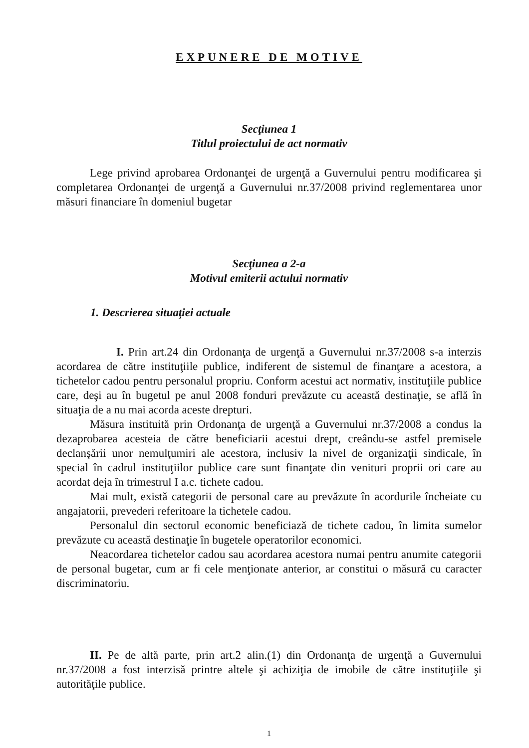EXPUNERE DE MOTIVE
Secţiunea 1
Titlul proiectului de act normativ
Lege privind aprobarea Ordonanţei de urgenţă a Guvernului pentru modificarea şi completarea Ordonanţei de urgenţă a Guvernului nr.37/2008 privind reglementarea unor măsuri financiare în domeniul bugetar
Secţiunea a 2-a
Motivul emiterii actului normativ
1. Descrierea situaţiei actuale
I. Prin art.24 din Ordonanţa de urgenţă a Guvernului nr.37/2008 s-a interzis acordarea de către instituţiile publice, indiferent de sistemul de finanţare a acestora, a tichetelor cadou pentru personalul propriu. Conform acestui act normativ, instituţiile publice care, deşi au în bugetul pe anul 2008 fonduri prevăzute cu această destinaţie, se află în situaţia de a nu mai acorda aceste drepturi.
Măsura instituită prin Ordonanţa de urgenţă a Guvernului nr.37/2008 a condus la dezaprobarea acesteia de către beneficiarii acestui drept, creându-se astfel premisele declanşării unor nemulţumiri ale acestora, inclusiv la nivel de organizaţii sindicale, în special în cadrul instituţiilor publice care sunt finanţate din venituri proprii ori care au acordat deja în trimestrul I a.c. tichete cadou.
Mai mult, există categorii de personal care au prevăzute în acordurile încheiate cu angajatorii, prevederi referitoare la tichetele cadou.
Personalul din sectorul economic beneficiază de tichete cadou, în limita sumelor prevăzute cu această destinaţie în bugetele operatorilor economici.
Neacordarea tichetelor cadou sau acordarea acestora numai pentru anumite categorii de personal bugetar, cum ar fi cele menţionate anterior, ar constitui o măsură cu caracter discriminatoriu.
II. Pe de altă parte, prin art.2 alin.(1) din Ordonanţa de urgenţă a Guvernului nr.37/2008 a fost interzisă printre altele şi achiziţia de imobile de către instituţiile şi autorităţile publice.
1